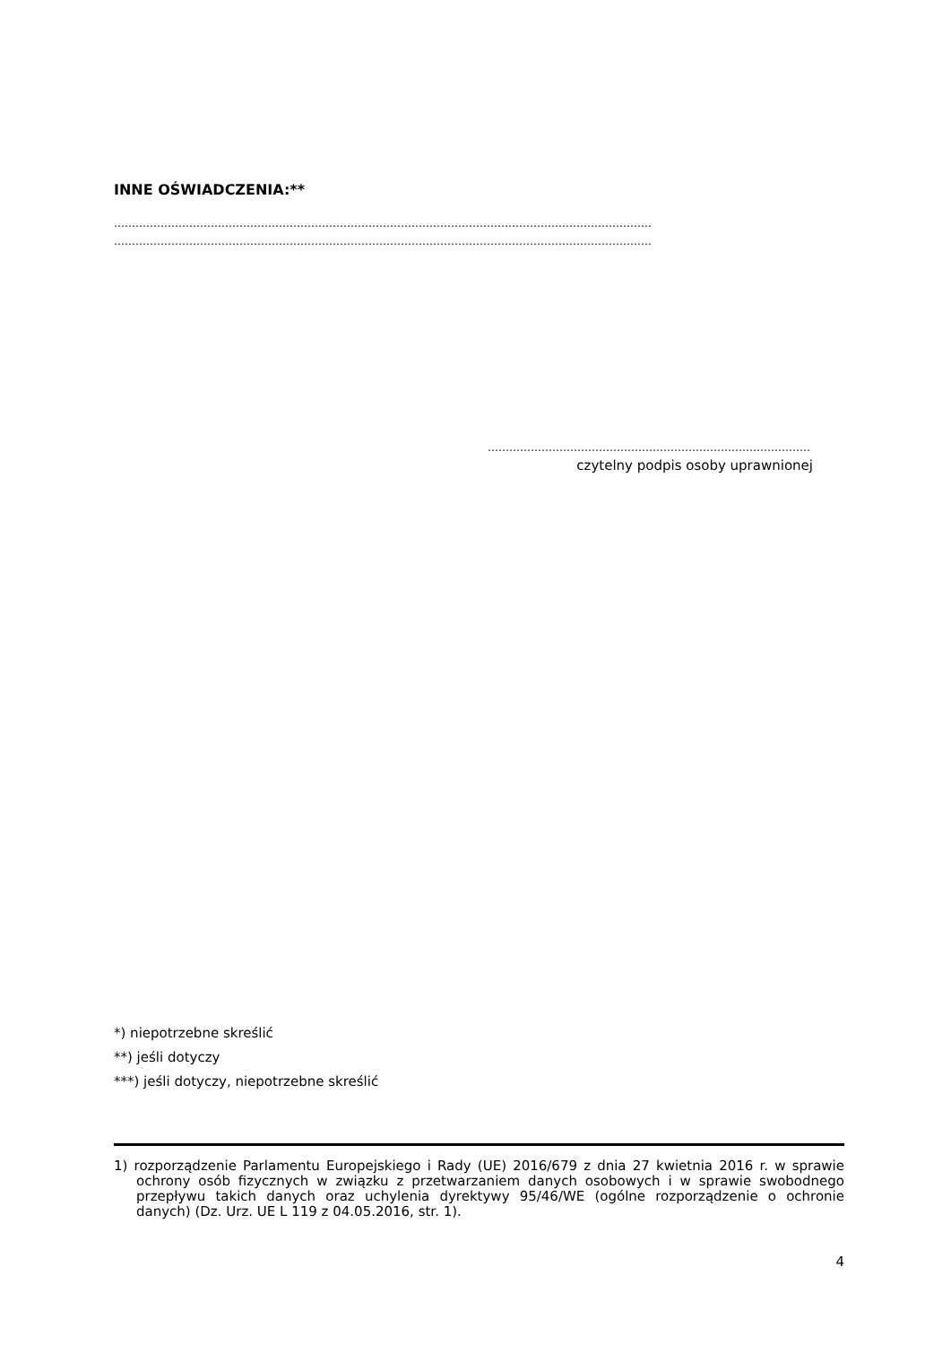INNE OŚWIADCZENIA:**
……………………………………………………………………………………………………………………………………
……………………………………………………………………………………………………………………………………
………………………………………………………………………………
czytelny podpis osoby uprawnionej
*) niepotrzebne skreślić
**) jeśli dotyczy
***) jeśli dotyczy, niepotrzebne skreślić
1) rozporządzenie Parlamentu Europejskiego i Rady (UE) 2016/679 z dnia 27 kwietnia 2016 r. w sprawie ochrony osób fizycznych w związku z przetwarzaniem danych osobowych i w sprawie swobodnego przepływu takich danych oraz uchylenia dyrektywy 95/46/WE (ogólne rozporządzenie o ochronie danych) (Dz. Urz. UE L 119 z 04.05.2016, str. 1).
4